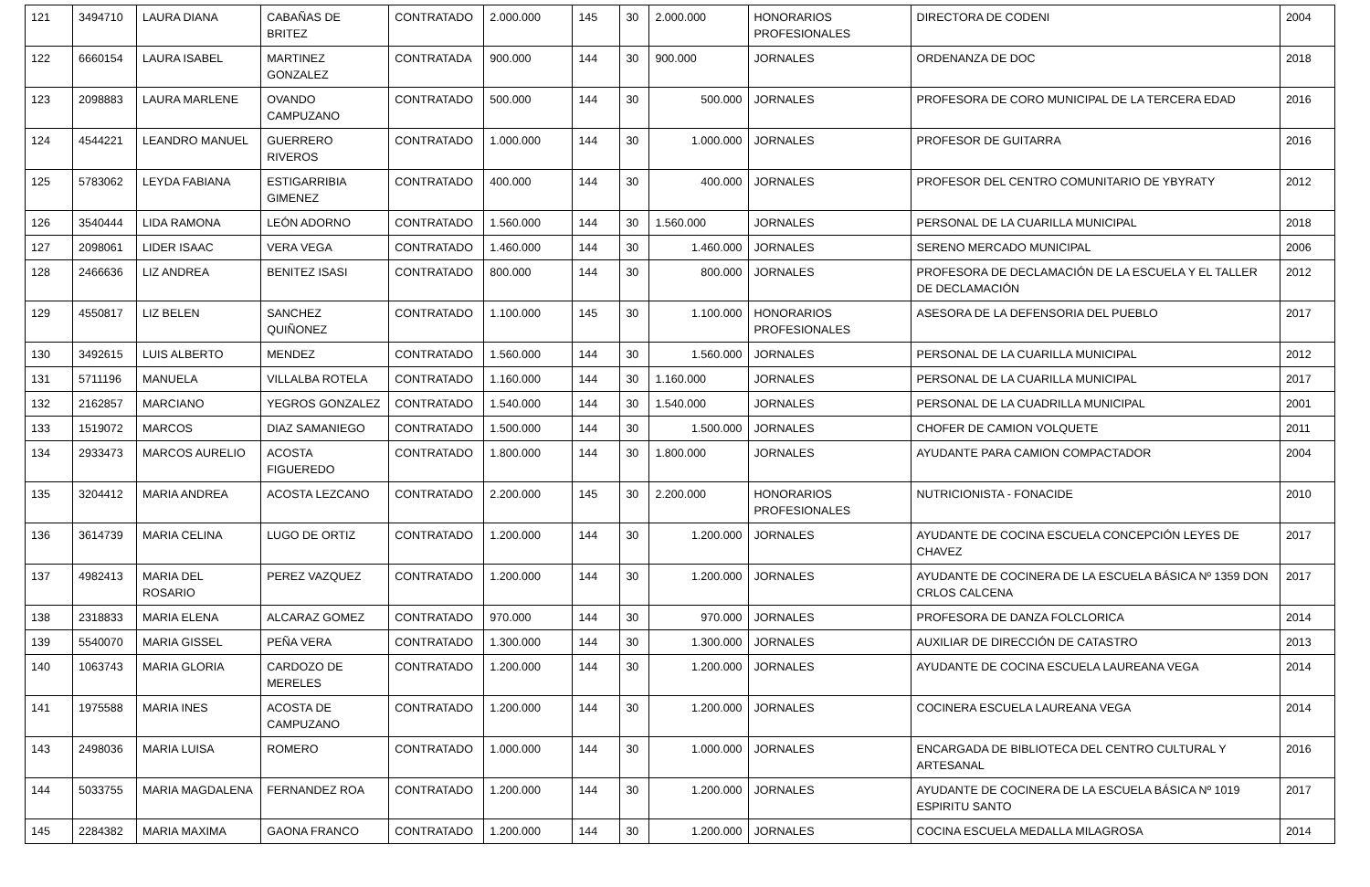| 121 | 3494710 | LAURA DIANA | CABAÑAS DE BRITEZ | CONTRATADO | 2.000.000 | 145 | 30 | 2.000.000 | HONORARIOS PROFESIONALES | DIRECTORA DE CODENI | 2004 |
| 122 | 6660154 | LAURA ISABEL | MARTINEZ GONZALEZ | CONTRATADA | 900.000 | 144 | 30 | 900.000 | JORNALES | ORDENANZA DE DOC | 2018 |
| 123 | 2098883 | LAURA MARLENE | OVANDO CAMPUZANO | CONTRATADO | 500.000 | 144 | 30 | 500.000 | JORNALES | PROFESORA DE CORO MUNICIPAL DE LA TERCERA EDAD | 2016 |
| 124 | 4544221 | LEANDRO MANUEL | GUERRERO RIVEROS | CONTRATADO | 1.000.000 | 144 | 30 | 1.000.000 | JORNALES | PROFESOR DE GUITARRA | 2016 |
| 125 | 5783062 | LEYDA FABIANA | ESTIGARRIBIA GIMENEZ | CONTRATADO | 400.000 | 144 | 30 | 400.000 | JORNALES | PROFESOR DEL CENTRO COMUNITARIO DE YBYRATY | 2012 |
| 126 | 3540444 | LIDA RAMONA | LEÓN ADORNO | CONTRATADO | 1.560.000 | 144 | 30 | 1.560.000 | JORNALES | PERSONAL DE LA CUARILLA MUNICIPAL | 2018 |
| 127 | 2098061 | LIDER ISAAC | VERA VEGA | CONTRATADO | 1.460.000 | 144 | 30 | 1.460.000 | JORNALES | SERENO MERCADO MUNICIPAL | 2006 |
| 128 | 2466636 | LIZ ANDREA | BENITEZ ISASI | CONTRATADO | 800.000 | 144 | 30 | 800.000 | JORNALES | PROFESORA DE DECLAMACIÓN DE LA ESCUELA Y EL TALLER DE DECLAMACIÓN | 2012 |
| 129 | 4550817 | LIZ BELEN | SANCHEZ QUIÑONEZ | CONTRATADO | 1.100.000 | 145 | 30 | 1.100.000 | HONORARIOS PROFESIONALES | ASESORA DE LA DEFENSORIA DEL PUEBLO | 2017 |
| 130 | 3492615 | LUIS ALBERTO | MENDEZ | CONTRATADO | 1.560.000 | 144 | 30 | 1.560.000 | JORNALES | PERSONAL DE LA CUARILLA MUNICIPAL | 2012 |
| 131 | 5711196 | MANUELA | VILLALBA ROTELA | CONTRATADO | 1.160.000 | 144 | 30 | 1.160.000 | JORNALES | PERSONAL DE LA CUARILLA MUNICIPAL | 2017 |
| 132 | 2162857 | MARCIANO | YEGROS GONZALEZ | CONTRATADO | 1.540.000 | 144 | 30 | 1.540.000 | JORNALES | PERSONAL DE LA CUADRILLA MUNICIPAL | 2001 |
| 133 | 1519072 | MARCOS | DIAZ SAMANIEGO | CONTRATADO | 1.500.000 | 144 | 30 | 1.500.000 | JORNALES | CHOFER DE CAMION VOLQUETE | 2011 |
| 134 | 2933473 | MARCOS AURELIO | ACOSTA FIGUEREDO | CONTRATADO | 1.800.000 | 144 | 30 | 1.800.000 | JORNALES | AYUDANTE PARA CAMION COMPACTADOR | 2004 |
| 135 | 3204412 | MARIA ANDREA | ACOSTA LEZCANO | CONTRATADO | 2.200.000 | 145 | 30 | 2.200.000 | HONORARIOS PROFESIONALES | NUTRICIONISTA - FONACIDE | 2010 |
| 136 | 3614739 | MARIA CELINA | LUGO DE ORTIZ | CONTRATADO | 1.200.000 | 144 | 30 | 1.200.000 | JORNALES | AYUDANTE DE COCINA ESCUELA CONCEPCIÓN LEYES DE CHAVEZ | 2017 |
| 137 | 4982413 | MARIA DEL ROSARIO | PEREZ VAZQUEZ | CONTRATADO | 1.200.000 | 144 | 30 | 1.200.000 | JORNALES | AYUDANTE DE COCINERA DE LA ESCUELA BÁSICA Nº 1359 DON CRLOS CALCENA | 2017 |
| 138 | 2318833 | MARIA ELENA | ALCARAZ GOMEZ | CONTRATADO | 970.000 | 144 | 30 | 970.000 | JORNALES | PROFESORA DE DANZA FOLCLORICA | 2014 |
| 139 | 5540070 | MARIA GISSEL | PEÑA VERA | CONTRATADO | 1.300.000 | 144 | 30 | 1.300.000 | JORNALES | AUXILIAR DE DIRECCIÓN DE CATASTRO | 2013 |
| 140 | 1063743 | MARIA GLORIA | CARDOZO DE MERELES | CONTRATADO | 1.200.000 | 144 | 30 | 1.200.000 | JORNALES | AYUDANTE DE COCINA ESCUELA LAUREANA VEGA | 2014 |
| 141 | 1975588 | MARIA INES | ACOSTA DE CAMPUZANO | CONTRATADO | 1.200.000 | 144 | 30 | 1.200.000 | JORNALES | COCINERA ESCUELA LAUREANA VEGA | 2014 |
| 143 | 2498036 | MARIA LUISA | ROMERO | CONTRATADO | 1.000.000 | 144 | 30 | 1.000.000 | JORNALES | ENCARGADA DE BIBLIOTECA DEL CENTRO CULTURAL Y ARTESANAL | 2016 |
| 144 | 5033755 | MARIA MAGDALENA | FERNANDEZ ROA | CONTRATADO | 1.200.000 | 144 | 30 | 1.200.000 | JORNALES | AYUDANTE DE COCINERA DE LA ESCUELA BÁSICA Nº 1019 ESPIRITU SANTO | 2017 |
| 145 | 2284382 | MARIA MAXIMA | GAONA FRANCO | CONTRATADO | 1.200.000 | 144 | 30 | 1.200.000 | JORNALES | COCINA ESCUELA MEDALLA MILAGROSA | 2014 |